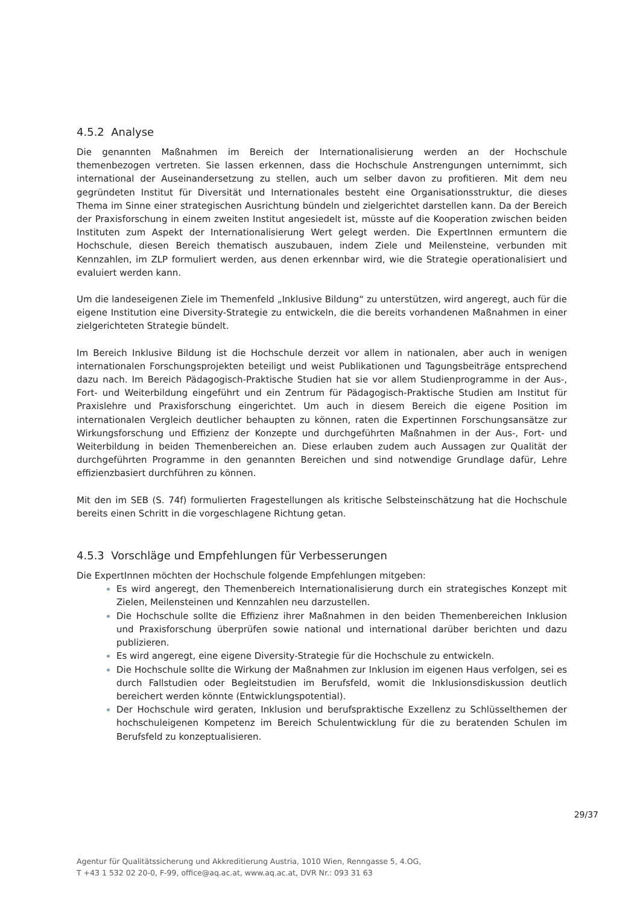4.5.2 Analyse
Die genannten Maßnahmen im Bereich der Internationalisierung werden an der Hochschule themenbezogen vertreten. Sie lassen erkennen, dass die Hochschule Anstrengungen unternimmt, sich international der Auseinandersetzung zu stellen, auch um selber davon zu profitieren. Mit dem neu gegründeten Institut für Diversität und Internationales besteht eine Organisationsstruktur, die dieses Thema im Sinne einer strategischen Ausrichtung bündeln und zielgerichtet darstellen kann. Da der Bereich der Praxisforschung in einem zweiten Institut angesiedelt ist, müsste auf die Kooperation zwischen beiden Instituten zum Aspekt der Internationalisierung Wert gelegt werden. Die ExpertInnen ermuntern die Hochschule, diesen Bereich thematisch auszubauen, indem Ziele und Meilensteine, verbunden mit Kennzahlen, im ZLP formuliert werden, aus denen erkennbar wird, wie die Strategie operationalisiert und evaluiert werden kann.
Um die landeseigenen Ziele im Themenfeld „Inklusive Bildung“ zu unterstützen, wird angeregt, auch für die eigene Institution eine Diversity-Strategie zu entwickeln, die die bereits vorhandenen Maßnahmen in einer zielgerichteten Strategie bündelt.
Im Bereich Inklusive Bildung ist die Hochschule derzeit vor allem in nationalen, aber auch in wenigen internationalen Forschungsprojekten beteiligt und weist Publikationen und Tagungsbeiträge entsprechend dazu nach. Im Bereich Pädagogisch-Praktische Studien hat sie vor allem Studienprogramme in der Aus-, Fort- und Weiterbildung eingeführt und ein Zentrum für Pädagogisch-Praktische Studien am Institut für Praxislehre und Praxisforschung eingerichtet. Um auch in diesem Bereich die eigene Position im internationalen Vergleich deutlicher behaupten zu können, raten die Expertinnen Forschungsansätze zur Wirkungsforschung und Effizienz der Konzepte und durchgeführten Maßnahmen in der Aus-, Fort- und Weiterbildung in beiden Themenbereichen an. Diese erlauben zudem auch Aussagen zur Qualität der durchgeführten Programme in den genannten Bereichen und sind notwendige Grundlage dafür, Lehre effizienzbasiert durchführen zu können.
Mit den im SEB (S. 74f) formulierten Fragestellungen als kritische Selbsteinschätzung hat die Hochschule bereits einen Schritt in die vorgeschlagene Richtung getan.
4.5.3 Vorschläge und Empfehlungen für Verbesserungen
Die ExpertInnen möchten der Hochschule folgende Empfehlungen mitgeben:
Es wird angeregt, den Themenbereich Internationalisierung durch ein strategisches Konzept mit Zielen, Meilensteinen und Kennzahlen neu darzustellen.
Die Hochschule sollte die Effizienz ihrer Maßnahmen in den beiden Themenbereichen Inklusion und Praxisforschung überprüfen sowie national und international darüber berichten und dazu publizieren.
Es wird angeregt, eine eigene Diversity-Strategie für die Hochschule zu entwickeln.
Die Hochschule sollte die Wirkung der Maßnahmen zur Inklusion im eigenen Haus verfolgen, sei es durch Fallstudien oder Begleitstudien im Berufsfeld, womit die Inklusionsdiskussion deutlich bereichert werden könnte (Entwicklungspotential).
Der Hochschule wird geraten, Inklusion und berufspraktische Exzellenz zu Schlüsselthemen der hochschuleigenen Kompetenz im Bereich Schulentwicklung für die zu beratenden Schulen im Berufsfeld zu konzeptualisieren.
29/37
Agentur für Qualitätssicherung und Akkreditierung Austria, 1010 Wien, Renngasse 5, 4.OG,
T +43 1 532 02 20-0, F-99, office@aq.ac.at, www.aq.ac.at, DVR Nr.: 093 31 63